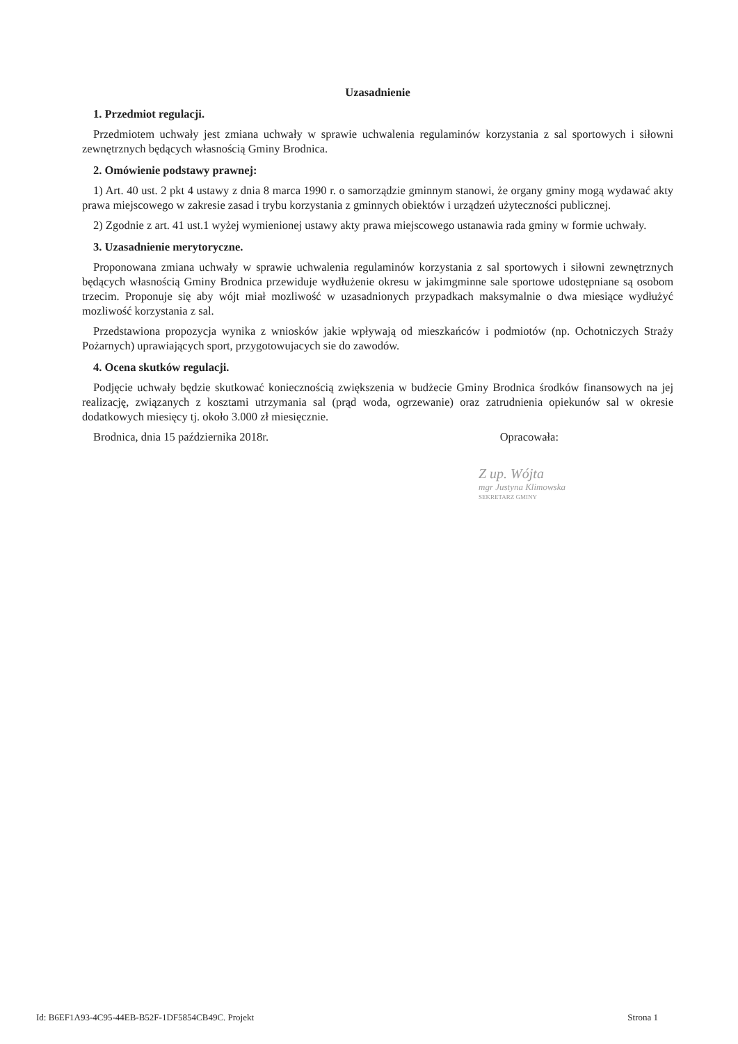Uzasadnienie
1. Przedmiot regulacji.
Przedmiotem uchwały jest zmiana uchwały w sprawie uchwalenia regulaminów korzystania z sal sportowych i siłowni zewnętrznych będących własnością Gminy Brodnica.
2. Omówienie podstawy prawnej:
1) Art. 40 ust. 2 pkt 4 ustawy z dnia 8 marca 1990 r. o samorządzie gminnym stanowi, że organy gminy mogą wydawać akty prawa miejscowego w zakresie zasad i trybu korzystania z gminnych obiektów i urządzeń użyteczności publicznej.
2) Zgodnie z art. 41 ust.1 wyżej wymienionej ustawy akty prawa miejscowego ustanawia rada gminy w formie uchwały.
3. Uzasadnienie merytoryczne.
Proponowana zmiana uchwały w sprawie uchwalenia regulaminów korzystania z sal sportowych i siłowni zewnętrznych będących własnością Gminy Brodnica przewiduje wydłużenie okresu w jakimgminne sale sportowe udostępniane są osobom trzecim. Proponuje się aby wójt miał mozliwość w uzasadnionych przypadkach maksymalnie o dwa miesiące wydłużyć mozliwość korzystania z sal.
Przedstawiona propozycja wynika z wniosków jakie wpływają od mieszkańców i podmiotów (np. Ochotniczych Straży Pożarnych) uprawiających sport, przygotowujacych sie do zawodów.
4. Ocena skutków regulacji.
Podjęcie uchwały będzie skutkować koniecznością zwiększenia w budżecie Gminy Brodnica środków finansowych na jej realizację, związanych z kosztami utrzymania sal (prąd woda, ogrzewanie) oraz zatrudnienia opiekunów sal w okresie dodatkowych miesięcy tj. około 3.000 zł miesięcznie.
Brodnica, dnia 15 października 2018r. Opracowała:
Z up. Wójta
mgr Justyna Klimowska
SEKRETARZ GMINY
Id: B6EF1A93-4C95-44EB-B52F-1DF5854CB49C. Projekt Strona 1